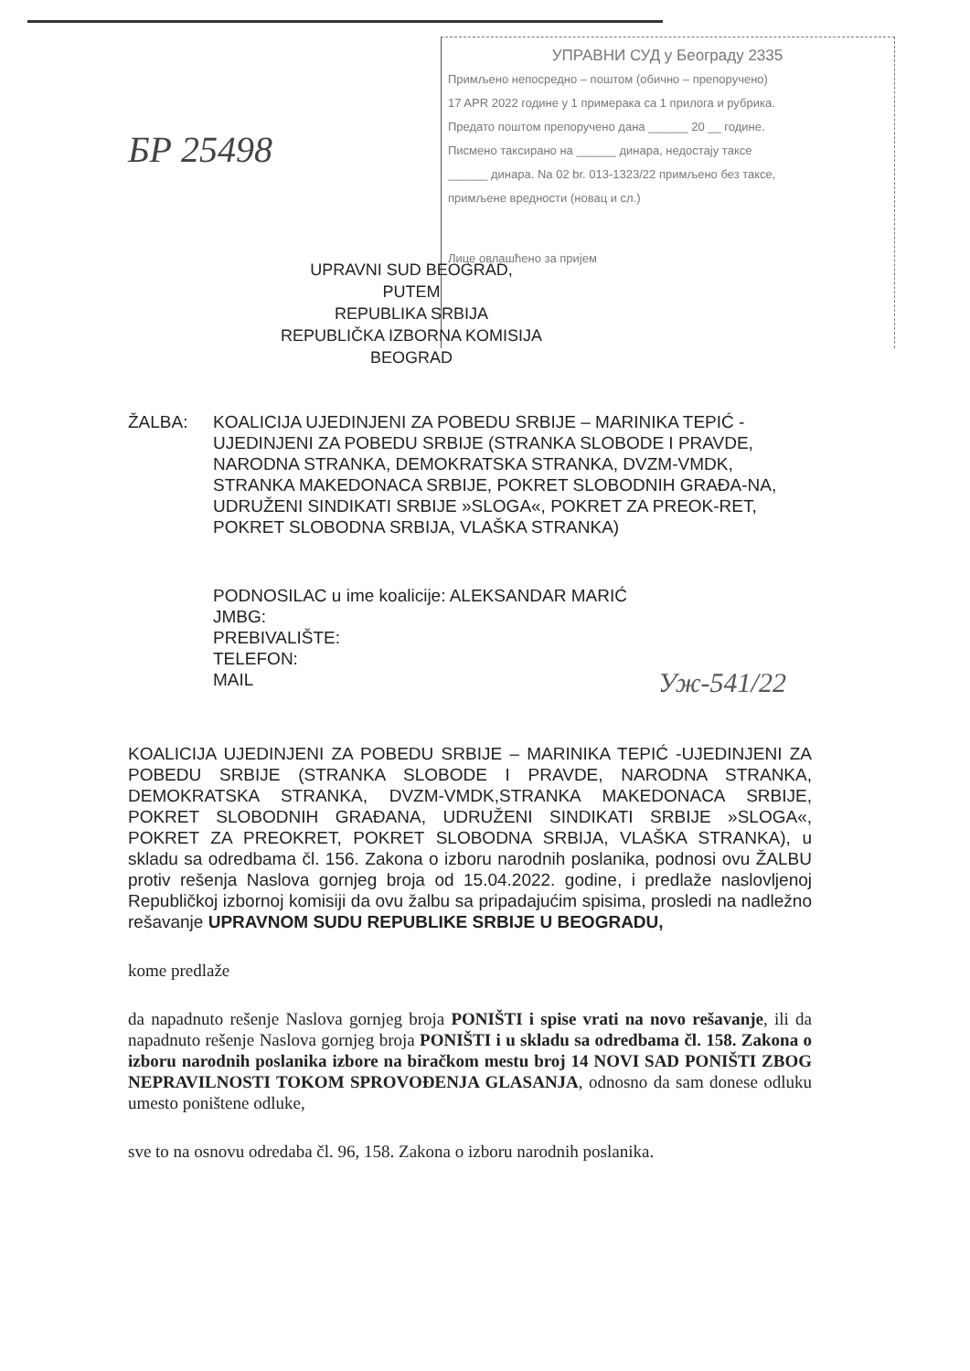УПРАВНИ СУД у Београду 2335
Примљено непосредно – поштом (обично – препоручено)
17 APR 2022 године у 1 примерака са 1 прилога и рубрика.
Предато поштом препоручено дана ______ 20 __ године.
Писмено таксирано на ______ динара, недостају таксе
______ динара. Na 02 br. 013-1323/22 примљено без таксе,
примљене вредности (новац и сл.)
Лице овлашћено за пријем
БР 25498
UPRAVNI SUD BEOGRAD,
PUTEM
REPUBLIKA SRBIJA
REPUBLIČKA IZBORNA KOMISIJA
BEOGRAD
ŽALBA: KOALICIJA UJEDINJENI ZA POBEDU SRBIJE – MARINIKA TEPIĆ - UJEDINJENI ZA POBEDU SRBIJE (STRANKA SLOBODE I PRAVDE, NARODNA STRANKA, DEMOKRATSKA STRANKA, DVZM-VMDK, STRANKA MAKEDONACA SRBIJE, POKRET SLOBODNIH GRAĐA-NA, UDRUŽENI SINDIKATI SRBIJE »SLOGA«, POKRET ZA PREOK-RET, POKRET SLOBODNA SRBIJA, VLAŠKA STRANKA)
PODNOSILAC u ime koalicije: ALEKSANDAR MARIĆ
JMBG:
PREBIVALIŠTE:
TELEFON:
MAIL
KOALICIJA UJEDINJENI ZA POBEDU SRBIJE – MARINIKA TEPIĆ -UJEDINJENI ZA POBEDU SRBIJE (STRANKA SLOBODE I PRAVDE, NARODNA STRANKA, DEMOKRATSKA STRANKA, DVZM-VMDK,STRANKA MAKEDONACA SRBIJE, POKRET SLOBODNIH GRAĐANA, UDRUŽENI SINDIKATI SRBIJE »SLOGA«, POKRET ZA PREOKRET, POKRET SLOBODNA SRBIJA, VLAŠKA STRANKA), u skladu sa odredbama čl. 156. Zakona o izboru narodnih poslanika, podnosi ovu ŽALBU protiv rešenja Naslova gornjeg broja od 15.04.2022. godine, i predlaže naslovljenoj Republičkoj izbornoj komisiji da ovu žalbu sa pripadajućim spisima, prosledi na nadležno rešavanje UPRAVNOM SUDU REPUBLIKE SRBIJE U BEOGRADU,
kome predlaže
da napadnuto rešenje Naslova gornjeg broja PONIŠTI i spise vrati na novo rešavanje, ili da napadnuto rešenje Naslova gornjeg broja PONIŠTI i u skladu sa odredbama čl. 158. Zakona o izboru narodnih poslanika izbore na biračkom mestu broj 14 NOVI SAD PONIŠTI ZBOG NEPRAVILNOSTI TOKOM SPROVOĐENJA GLASANJA, odnosno da sam donese odluku umesto poništene odluke,
sve to na osnovu odredaba čl. 96, 158. Zakona o izboru narodnih poslanika.
Уж-541/22